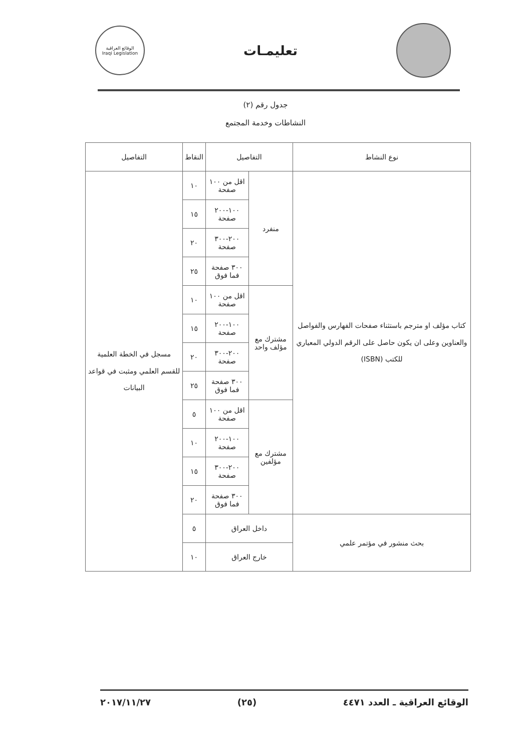تعليمـات
الوقائع العراقية
Iraqi Legislation
جدول رقم (٢)
النشاطات وخدمة المجتمع
| نوع النشاط | التفاصيل | | النقاط | التفاصيل |
| --- | --- | --- | --- | --- |
| كتاب مؤلف او مترجم باستثناء صفحات الفهارس والفواصل والعناوين وعلى ان يكون حاصل على الرقم الدولي المعياري للكتب (ISBN) | منفرد | اقل من ١٠٠ صفحة | ١٠ | مسجل في الخطة العلمية للقسم العلمي ومثبت في قواعد البيانات |
| | | ١٠٠-٢٠٠ صفحة | ١٥ | |
| | | ٢٠٠-٣٠٠ صفحة | ٢٠ | |
| | | ٣٠٠ صفحة فما فوق | ٢٥ | |
| | مشترك مع مؤلف واحد | اقل من ١٠٠ صفحة | ١٠ | |
| | | ١٠٠-٢٠٠ صفحة | ١٥ | |
| | | ٢٠٠-٣٠٠ صفحة | ٢٠ | |
| | | ٣٠٠ صفحة فما فوق | ٢٥ | |
| | مشترك مع مؤلفين | اقل من ١٠٠ صفحة | ٥ | |
| | | ١٠٠-٢٠٠ صفحة | ١٠ | |
| | | ٢٠٠-٣٠٠ صفحة | ١٥ | |
| | | ٣٠٠ صفحة فما فوق | ٢٠ | |
| بحث منشور في مؤتمر علمي | داخل العراق | | ٥ | |
| | خارج العراق | | ١٠ | |
الوقائع العراقية ـ العدد ٤٤٧١ (٢٥) ٢٠١٧/١١/٢٧